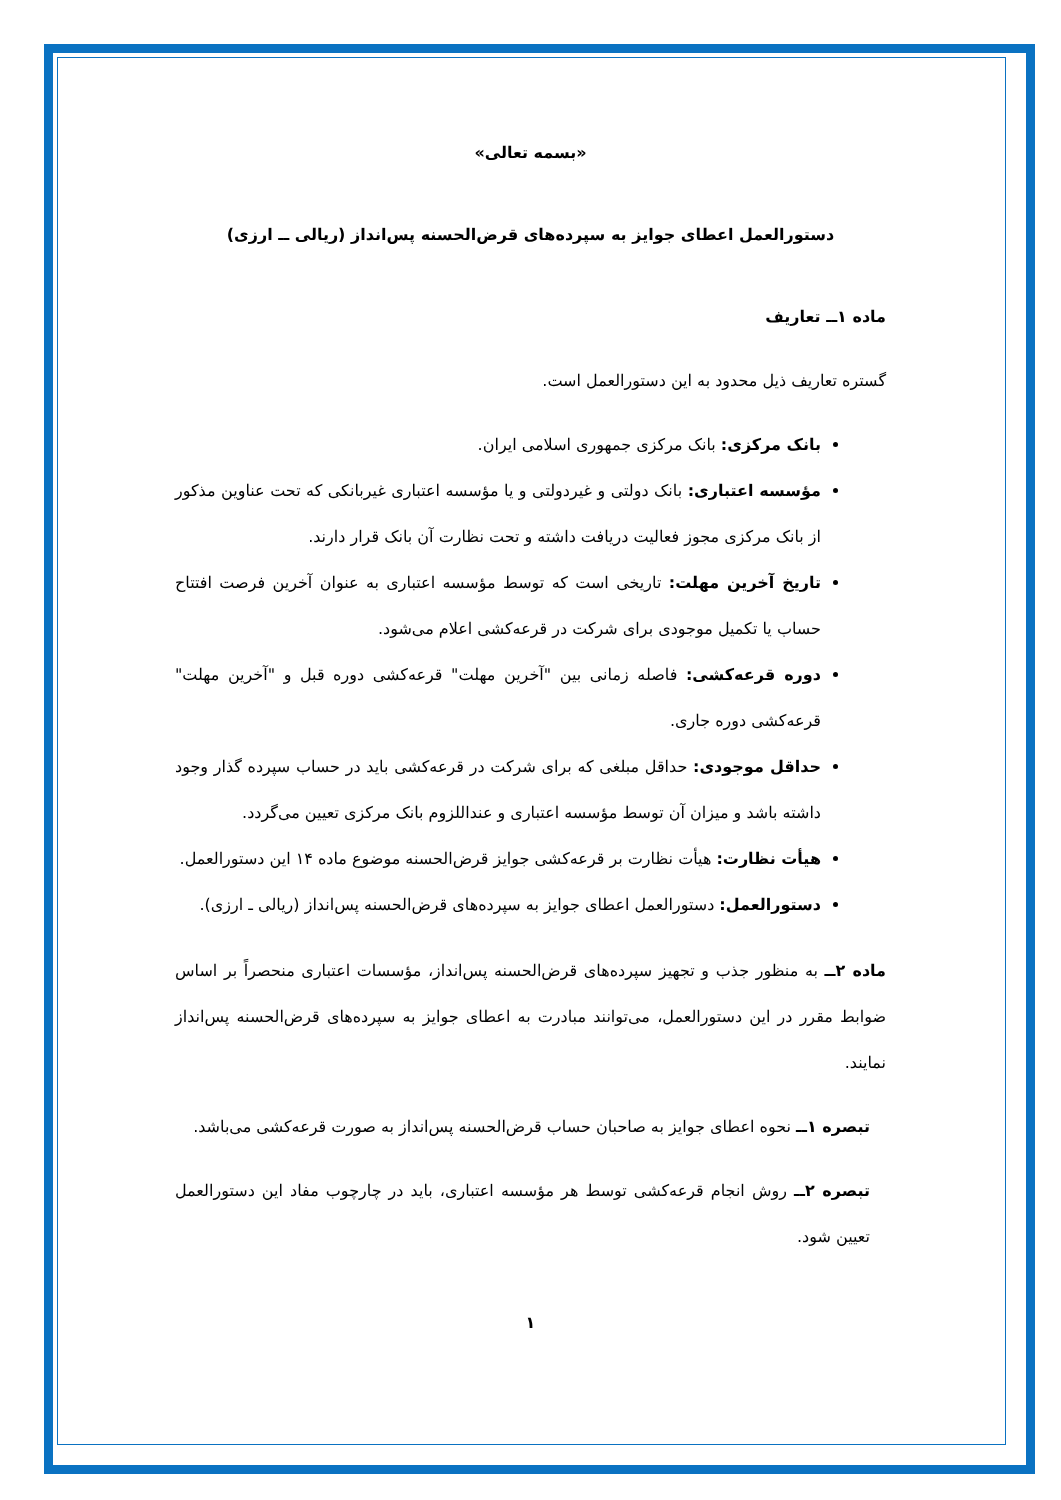«بسمه تعالی»
دستورالعمل اعطای جوایز به سپرده‌های قرض‌الحسنه پس‌انداز (ریالی ــ ارزی)
ماده ۱ــ تعاریف
گستره تعاریف ذیل محدود به این دستورالعمل است.
بانک مرکزی: بانک مرکزی جمهوری اسلامی ایران.
مؤسسه اعتباری: بانک دولتی و غیردولتی و یا مؤسسه اعتباری غیربانکی که تحت عناوین مذکور از بانک مرکزی مجوز فعالیت دریافت داشته و تحت نظارت آن بانک قرار دارند.
تاریخ آخرین مهلت: تاریخی است که توسط مؤسسه اعتباری به عنوان آخرین فرصت افتتاح حساب یا تکمیل موجودی برای شرکت در قرعه‌کشی اعلام می‌شود.
دوره قرعه‌کشی: فاصله زمانی بین "آخرین مهلت" قرعه‌کشی دوره قبل و "آخرین مهلت" قرعه‌کشی دوره جاری.
حداقل موجودی: حداقل مبلغی که برای شرکت در قرعه‌کشی باید در حساب سپرده گذار وجود داشته باشد و میزان آن توسط مؤسسه اعتباری و عنداللزوم بانک مرکزی تعیین می‌گردد.
هیأت نظارت: هیأت نظارت بر قرعه‌کشی جوایز قرض‌الحسنه موضوع ماده ۱۴ این دستورالعمل.
دستورالعمل: دستورالعمل اعطای جوایز به سپرده‌های قرض‌الحسنه پس‌انداز (ریالی ـ ارزی).
ماده ۲ــ به منظور جذب و تجهیز سپرده‌های قرض‌الحسنه پس‌انداز، مؤسسات اعتباری منحصراً بر اساس ضوابط مقرر در این دستورالعمل، می‌توانند مبادرت به اعطای جوایز به سپرده‌های قرض‌الحسنه پس‌انداز نمایند.
تبصره ۱ــ نحوه اعطای جوایز به صاحبان حساب قرض‌الحسنه پس‌انداز به صورت قرعه‌کشی می‌باشد.
تبصره ۲ــ روش انجام قرعه‌کشی توسط هر مؤسسه اعتباری، باید در چارچوب مفاد این دستورالعمل تعیین شود.
۱